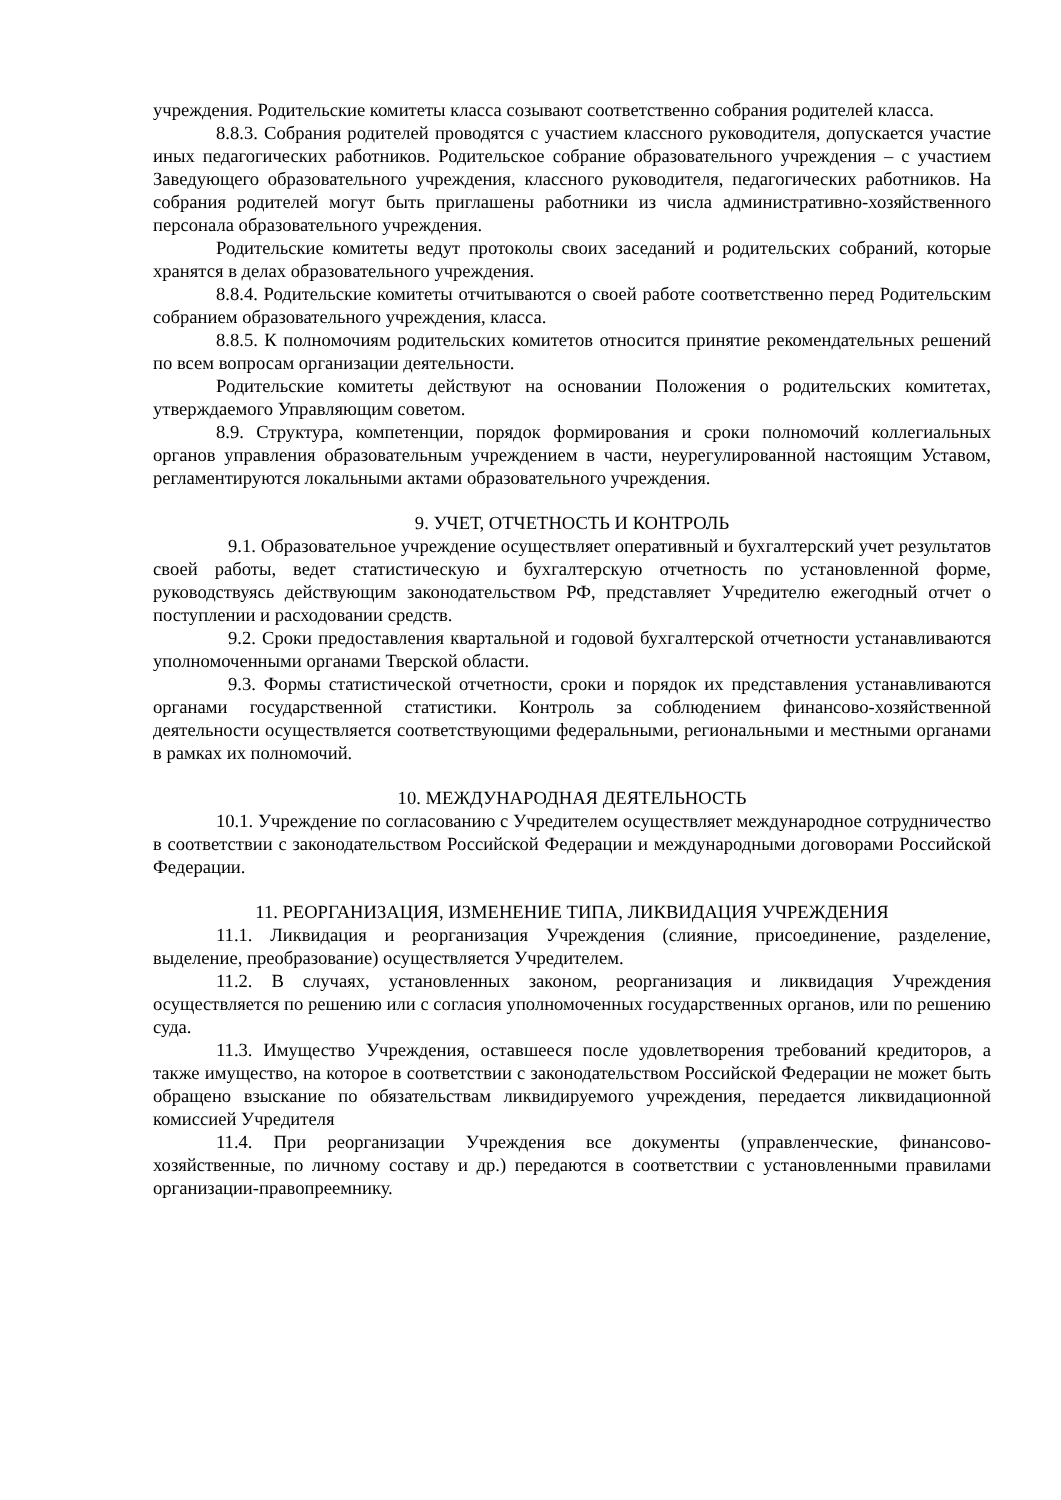учреждения. Родительские комитеты класса созывают соответственно собрания родителей класса.
8.8.3. Собрания родителей проводятся с участием классного руководителя, допускается участие иных педагогических работников. Родительское собрание образовательного учреждения – с участием Заведующего образовательного учреждения, классного руководителя, педагогических работников. На собрания родителей могут быть приглашены работники из числа административно-хозяйственного персонала образовательного учреждения.
Родительские комитеты ведут протоколы своих заседаний и родительских собраний, которые хранятся в делах образовательного учреждения.
8.8.4. Родительские комитеты отчитываются о своей работе соответственно перед Родительским собранием образовательного учреждения, класса.
8.8.5. К полномочиям родительских комитетов относится принятие рекомендательных решений по всем вопросам организации деятельности.
Родительские комитеты действуют на основании Положения о родительских комитетах, утверждаемого Управляющим советом.
8.9. Структура, компетенции, порядок формирования и сроки полномочий коллегиальных органов управления образовательным учреждением в части, неурегулированной настоящим Уставом, регламентируются локальными актами образовательного учреждения.
9. УЧЕТ, ОТЧЕТНОСТЬ И КОНТРОЛЬ
9.1. Образовательное учреждение осуществляет оперативный и бухгалтерский учет результатов своей работы, ведет статистическую и бухгалтерскую отчетность по установленной форме, руководствуясь действующим законодательством РФ, представляет Учредителю ежегодный отчет о поступлении и расходовании средств.
9.2. Сроки предоставления квартальной и годовой бухгалтерской отчетности устанавливаются уполномоченными органами Тверской области.
9.3. Формы статистической отчетности, сроки и порядок их представления устанавливаются органами государственной статистики. Контроль за соблюдением финансово-хозяйственной деятельности осуществляется соответствующими федеральными, региональными и местными органами в рамках их полномочий.
10. МЕЖДУНАРОДНАЯ ДЕЯТЕЛЬНОСТЬ
10.1. Учреждение по согласованию с Учредителем осуществляет международное сотрудничество в соответствии с законодательством Российской Федерации и международными договорами Российской Федерации.
11. РЕОРГАНИЗАЦИЯ, ИЗМЕНЕНИЕ ТИПА, ЛИКВИДАЦИЯ УЧРЕЖДЕНИЯ
11.1. Ликвидация и реорганизация Учреждения (слияние, присоединение, разделение, выделение, преобразование) осуществляется Учредителем.
11.2. В случаях, установленных законом, реорганизация и ликвидация Учреждения осуществляется по решению или с согласия уполномоченных государственных органов, или по решению суда.
11.3. Имущество Учреждения, оставшееся после удовлетворения требований кредиторов, а также имущество, на которое в соответствии с законодательством Российской Федерации не может быть обращено взыскание по обязательствам ликвидируемого учреждения, передается ликвидационной комиссией Учредителя
11.4. При реорганизации Учреждения все документы (управленческие, финансово-хозяйственные, по личному составу и др.) передаются в соответствии с установленными правилами организации-правопреемнику.